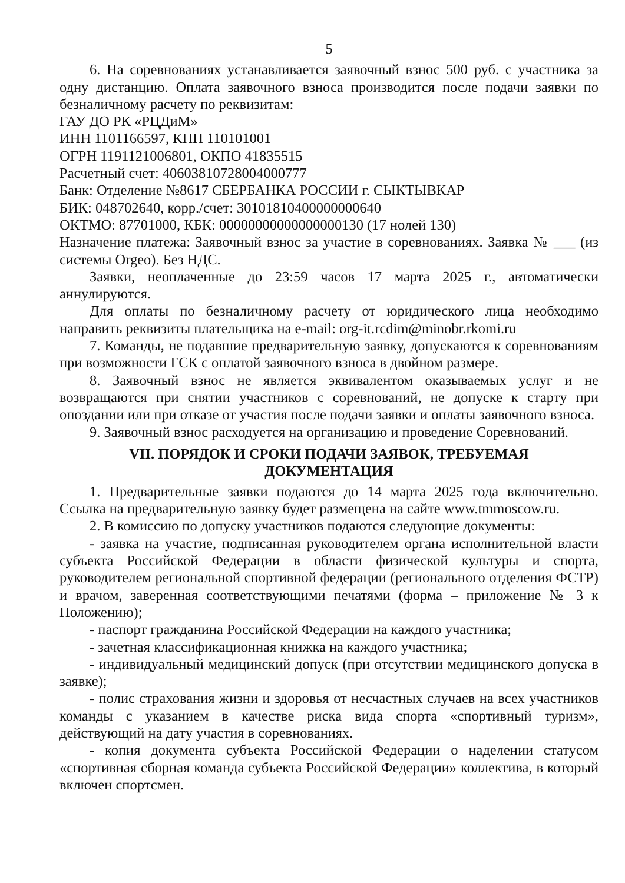5
6. На соревнованиях устанавливается заявочный взнос 500 руб. с участника за одну дистанцию. Оплата заявочного взноса производится после подачи заявки по безналичному расчету по реквизитам:
ГАУ ДО РК «РЦДиМ»
ИНН 1101166597, КПП 110101001
ОГРН 1191121006801, ОКПО 41835515
Расчетный счет: 40603810728004000777
Банк: Отделение №8617 СБЕРБАНКА РОССИИ г. СЫКТЫВКАР
БИК: 048702640, корр./счет: 30101810400000000640
ОКТМО: 87701000, КБК: 00000000000000000130 (17 нолей 130)
Назначение платежа: Заявочный взнос за участие в соревнованиях. Заявка № ___ (из системы Orgeo). Без НДС.
Заявки, неоплаченные до 23:59 часов 17 марта 2025 г., автоматически аннулируются.
Для оплаты по безналичному расчету от юридического лица необходимо направить реквизиты плательщика на e-mail: org-it.rcdim@minobr.rkomi.ru
7. Команды, не подавшие предварительную заявку, допускаются к соревнованиям при возможности ГСК с оплатой заявочного взноса в двойном размере.
8. Заявочный взнос не является эквивалентом оказываемых услуг и не возвращаются при снятии участников с соревнований, не допуске к старту при опоздании или при отказе от участия после подачи заявки и оплаты заявочного взноса.
9. Заявочный взнос расходуется на организацию и проведение Соревнований.
VII. ПОРЯДОК И СРОКИ ПОДАЧИ ЗАЯВОК, ТРЕБУЕМАЯ
ДОКУМЕНТАЦИЯ
1. Предварительные заявки подаются до 14 марта 2025 года включительно. Ссылка на предварительную заявку будет размещена на сайте www.tmmoscow.ru.
2. В комиссию по допуску участников подаются следующие документы:
- заявка на участие, подписанная руководителем органа исполнительной власти субъекта Российской Федерации в области физической культуры и спорта, руководителем региональной спортивной федерации (регионального отделения ФСТР) и врачом, заверенная соответствующими печатями (форма – приложение № 3 к Положению);
- паспорт гражданина Российской Федерации на каждого участника;
- зачетная классификационная книжка на каждого участника;
- индивидуальный медицинский допуск (при отсутствии медицинского допуска в заявке);
- полис страхования жизни и здоровья от несчастных случаев на всех участников команды с указанием в качестве риска вида спорта «спортивный туризм», действующий на дату участия в соревнованиях.
- копия документа субъекта Российской Федерации о наделении статусом «спортивная сборная команда субъекта Российской Федерации» коллектива, в который включен спортсмен.